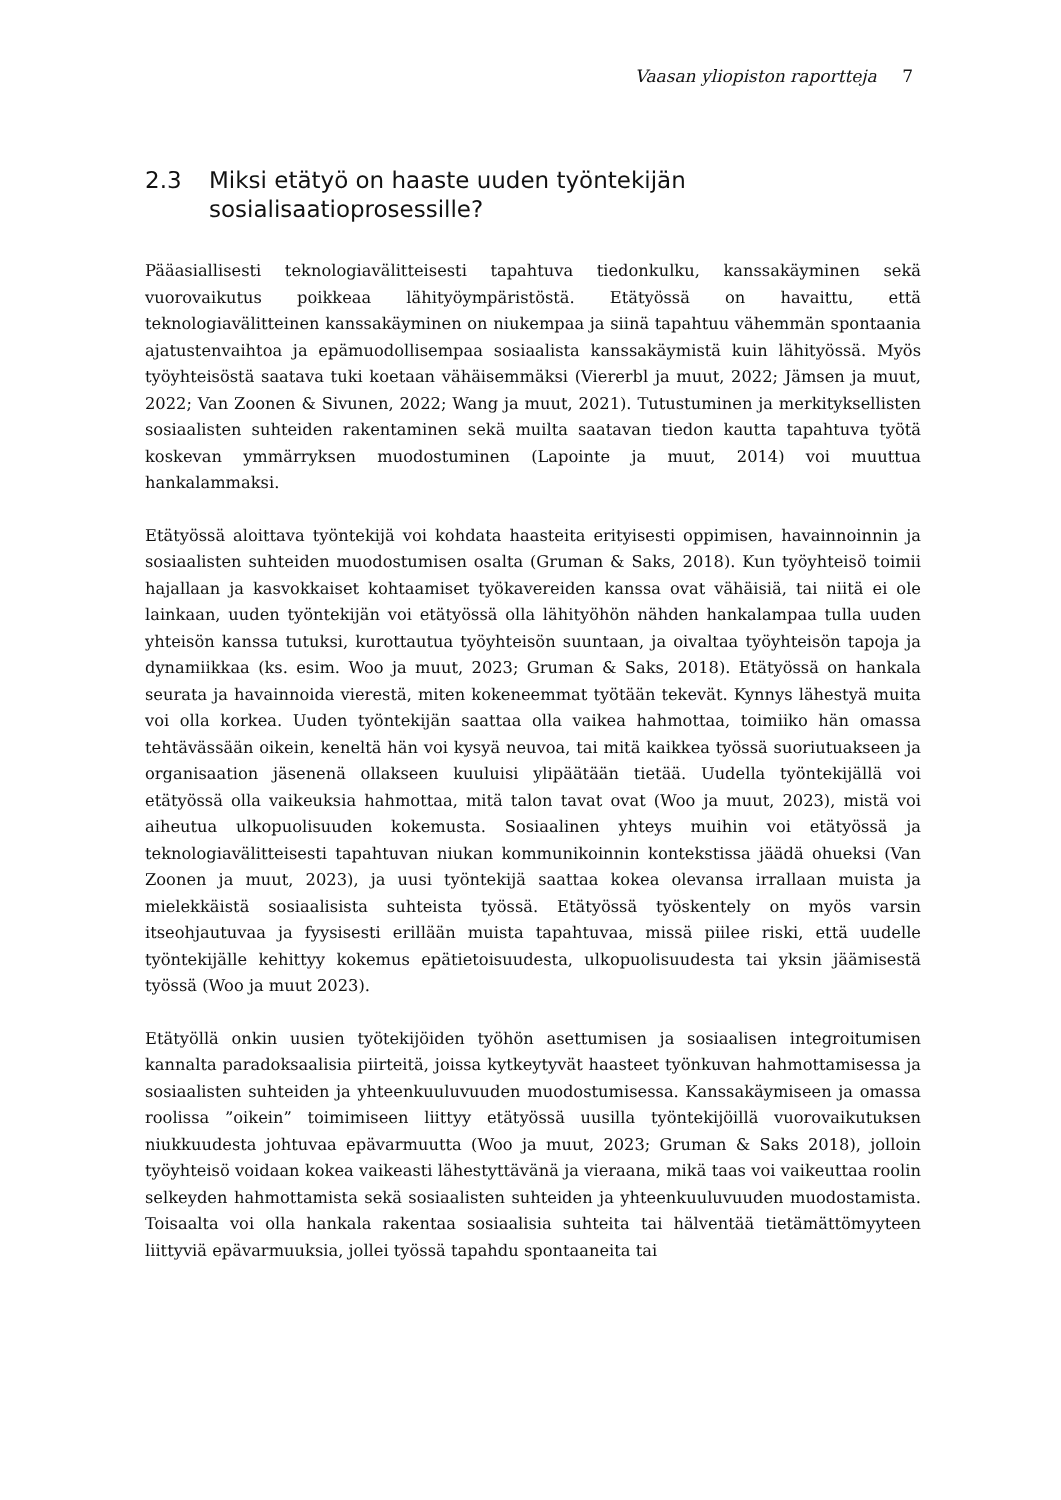Vaasan yliopiston raportteja 7
2.3 Miksi etätyö on haaste uuden työntekijän sosialisaatioprosessille?
Pääasiallisesti teknologiavälitteisesti tapahtuva tiedonkulku, kanssakäyminen sekä vuorovaikutus poikkeaa lähityöympäristöstä. Etätyössä on havaittu, että teknologiavälitteinen kanssakäyminen on niukempaa ja siinä tapahtuu vähemmän spontaania ajatustenvaihtoa ja epämuodollisempaa sosiaalista kanssakäymistä kuin lähityössä. Myös työyhteisöstä saatava tuki koetaan vähäisemmäksi (Viererbl ja muut, 2022; Jämsen ja muut, 2022; Van Zoonen & Sivunen, 2022; Wang ja muut, 2021). Tutustuminen ja merkityksellisten sosiaalisten suhteiden rakentaminen sekä muilta saatavan tiedon kautta tapahtuva työtä koskevan ymmärryksen muodostuminen (Lapointe ja muut, 2014) voi muuttua hankalammaksi.
Etätyössä aloittava työntekijä voi kohdata haasteita erityisesti oppimisen, havainnoinnin ja sosiaalisten suhteiden muodostumisen osalta (Gruman & Saks, 2018). Kun työyhteisö toimii hajallaan ja kasvokkaiset kohtaamiset työkavereiden kanssa ovat vähäisiä, tai niitä ei ole lainkaan, uuden työntekijän voi etätyössä olla lähityöhön nähden hankalampaa tulla uuden yhteisön kanssa tutuksi, kurottautua työyhteisön suuntaan, ja oivaltaa työyhteisön tapoja ja dynamiikkaa (ks. esim. Woo ja muut, 2023; Gruman & Saks, 2018). Etätyössä on hankala seurata ja havainnoida vierestä, miten kokeneemmat työtään tekevät. Kynnys lähestyä muita voi olla korkea. Uuden työntekijän saattaa olla vaikea hahmottaa, toimiiko hän omassa tehtävässään oikein, keneltä hän voi kysyä neuvoa, tai mitä kaikkea työssä suoriutuakseen ja organisaation jäsenenä ollakseen kuuluisi ylipäätään tietää. Uudella työntekijällä voi etätyössä olla vaikeuksia hahmottaa, mitä talon tavat ovat (Woo ja muut, 2023), mistä voi aiheutua ulkopuolisuuden kokemusta. Sosiaalinen yhteys muihin voi etätyössä ja teknologiavälitteisesti tapahtuvan niukan kommunikoinnin kontekstissa jäädä ohueksi (Van Zoonen ja muut, 2023), ja uusi työntekijä saattaa kokea olevansa irrallaan muista ja mielekkäistä sosiaalisista suhteista työssä. Etätyössä työskentely on myös varsin itseohjautuvaa ja fyysisesti erillään muista tapahtuvaa, missä piilee riski, että uudelle työntekijälle kehittyy kokemus epätietoisuudesta, ulkopuolisuudesta tai yksin jäämisestä työssä (Woo ja muut 2023).
Etätyöllä onkin uusien työtekijöiden työhön asettumisen ja sosiaalisen integroitumisen kannalta paradoksaalisia piirteitä, joissa kytkeytyvät haasteet työnkuvan hahmottamisessa ja sosiaalisten suhteiden ja yhteenkuuluvuuden muodostumisessa. Kanssakäymiseen ja omassa roolissa ”oikein” toimimiseen liittyy etätyössä uusilla työntekijöillä vuorovaikutuksen niukkuudesta johtuvaa epävarmuutta (Woo ja muut, 2023; Gruman & Saks 2018), jolloin työyhteisö voidaan kokea vaikeasti lähestyttävänä ja vieraana, mikä taas voi vaikeuttaa roolin selkeyden hahmottamista sekä sosiaalisten suhteiden ja yhteenkuuluvuuden muodostamista. Toisaalta voi olla hankala rakentaa sosiaalisia suhteita tai hälventää tietämättömyyteen liittyviä epävarmuuksia, jollei työssä tapahdu spontaaneita tai